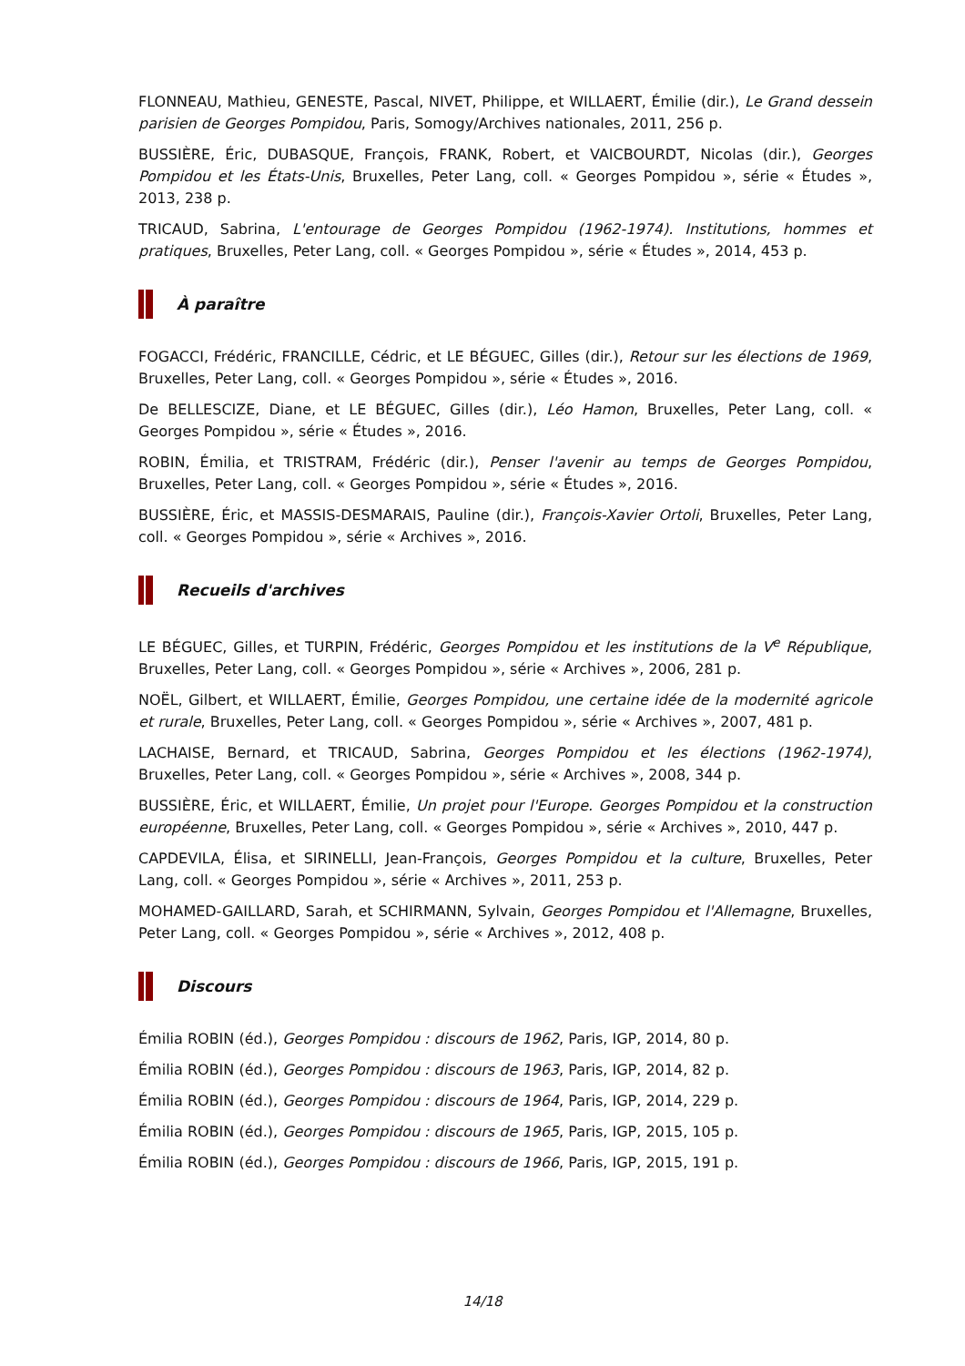FLONNEAU, Mathieu, GENESTE, Pascal, NIVET, Philippe, et WILLAERT, Émilie (dir.), Le Grand dessein parisien de Georges Pompidou, Paris, Somogy/Archives nationales, 2011, 256 p.
BUSSIÈRE, Éric, DUBASQUE, François, FRANK, Robert, et VAICBOURDT, Nicolas (dir.), Georges Pompidou et les États-Unis, Bruxelles, Peter Lang, coll. « Georges Pompidou », série « Études », 2013, 238 p.
TRICAUD, Sabrina, L'entourage de Georges Pompidou (1962-1974). Institutions, hommes et pratiques, Bruxelles, Peter Lang, coll. « Georges Pompidou », série « Études », 2014, 453 p.
À paraître
FOGACCI, Frédéric, FRANCILLE, Cédric, et LE BÉGUEC, Gilles (dir.), Retour sur les élections de 1969, Bruxelles, Peter Lang, coll. « Georges Pompidou », série « Études », 2016.
De BELLESCIZE, Diane, et LE BÉGUEC, Gilles (dir.), Léo Hamon, Bruxelles, Peter Lang, coll. « Georges Pompidou », série « Études », 2016.
ROBIN, Émilia, et TRISTRAM, Frédéric (dir.), Penser l'avenir au temps de Georges Pompidou, Bruxelles, Peter Lang, coll. « Georges Pompidou », série « Études », 2016.
BUSSIÈRE, Éric, et MASSIS-DESMARAIS, Pauline (dir.), François-Xavier Ortoli, Bruxelles, Peter Lang, coll. « Georges Pompidou », série « Archives », 2016.
Recueils d'archives
LE BÉGUEC, Gilles, et TURPIN, Frédéric, Georges Pompidou et les institutions de la V<sup>e</sup> République, Bruxelles, Peter Lang, coll. « Georges Pompidou », série « Archives », 2006, 281 p.
NOËL, Gilbert, et WILLAERT, Émilie, Georges Pompidou, une certaine idée de la modernité agricole et rurale, Bruxelles, Peter Lang, coll. « Georges Pompidou », série « Archives », 2007, 481 p.
LACHAISE, Bernard, et TRICAUD, Sabrina, Georges Pompidou et les élections (1962-1974), Bruxelles, Peter Lang, coll. « Georges Pompidou », série « Archives », 2008, 344 p.
BUSSIÈRE, Éric, et WILLAERT, Émilie, Un projet pour l'Europe. Georges Pompidou et la construction européenne, Bruxelles, Peter Lang, coll. « Georges Pompidou », série « Archives », 2010, 447 p.
CAPDEVILA, Élisa, et SIRINELLI, Jean-François, Georges Pompidou et la culture, Bruxelles, Peter Lang, coll. « Georges Pompidou », série « Archives », 2011, 253 p.
MOHAMED-GAILLARD, Sarah, et SCHIRMANN, Sylvain, Georges Pompidou et l'Allemagne, Bruxelles, Peter Lang, coll. « Georges Pompidou », série « Archives », 2012, 408 p.
Discours
Émilia ROBIN (éd.), Georges Pompidou : discours de 1962, Paris, IGP, 2014, 80 p.
Émilia ROBIN (éd.), Georges Pompidou : discours de 1963, Paris, IGP, 2014, 82 p.
Émilia ROBIN (éd.), Georges Pompidou : discours de 1964, Paris, IGP, 2014, 229 p.
Émilia ROBIN (éd.), Georges Pompidou : discours de 1965, Paris, IGP, 2015, 105 p.
Émilia ROBIN (éd.), Georges Pompidou : discours de 1966, Paris, IGP, 2015, 191 p.
14/18